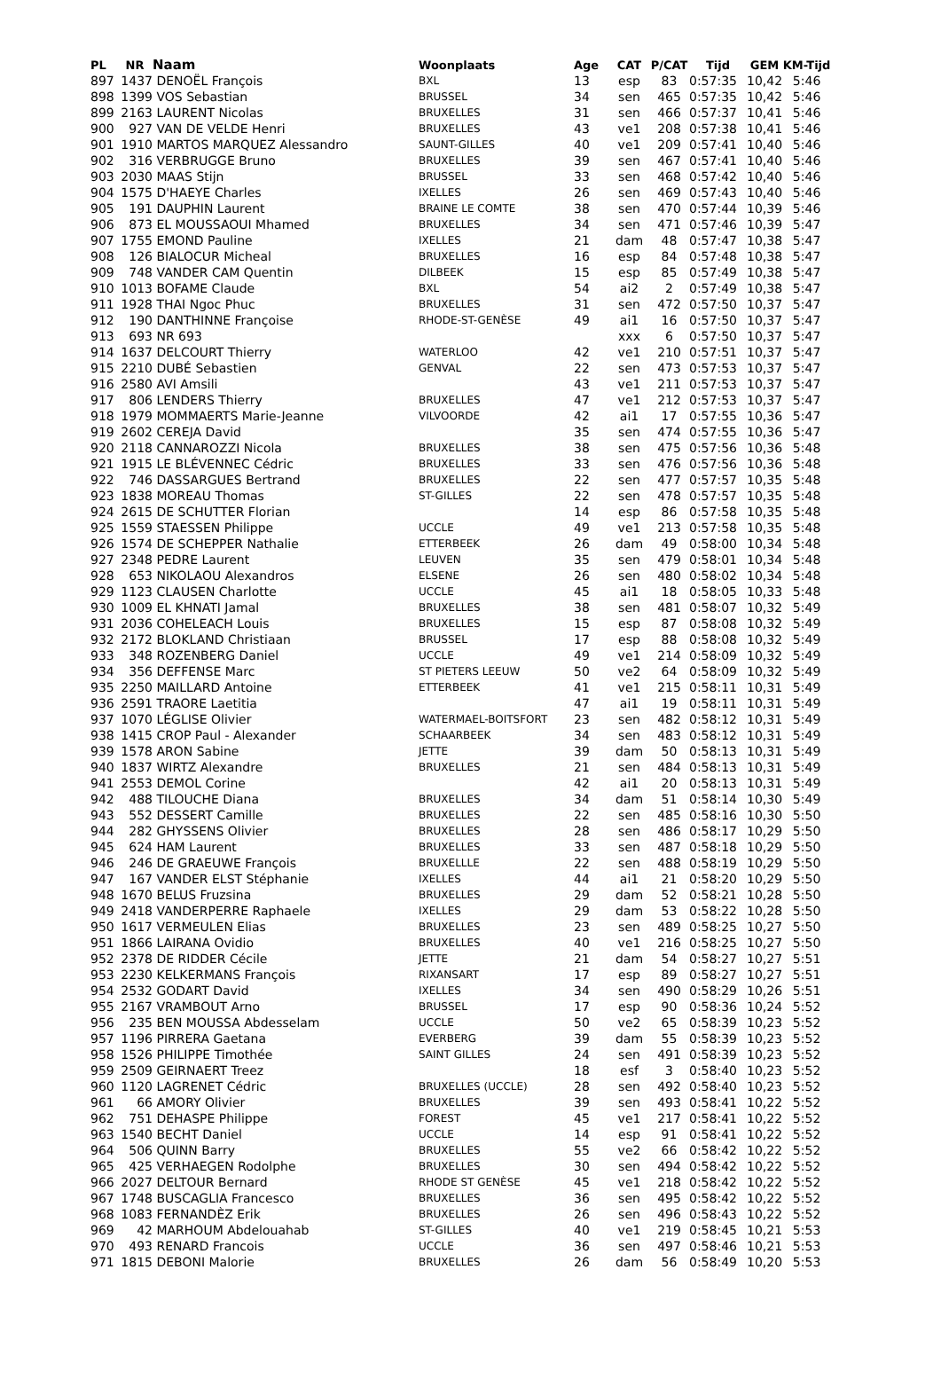| PL | NR | Naam | Woonplaats | Age | CAT | P/CAT | Tijd | GEM | KM-Tijd |
| --- | --- | --- | --- | --- | --- | --- | --- | --- | --- |
| 897 | 1437 | DENOËL François | BXL | 13 | esp | 83 | 0:57:35 | 10,42 | 5:46 |
| 898 | 1399 | VOS Sebastian | BRUSSEL | 34 | sen | 465 | 0:57:35 | 10,42 | 5:46 |
| 899 | 2163 | LAURENT Nicolas | BRUXELLES | 31 | sen | 466 | 0:57:37 | 10,41 | 5:46 |
| 900 | 927 | VAN DE VELDE Henri | BRUXELLES | 43 | ve1 | 208 | 0:57:38 | 10,41 | 5:46 |
| 901 | 1910 | MARTOS MARQUEZ Alessandro | SAUNT-GILLES | 40 | ve1 | 209 | 0:57:41 | 10,40 | 5:46 |
| 902 | 316 | VERBRUGGE Bruno | BRUXELLES | 39 | sen | 467 | 0:57:41 | 10,40 | 5:46 |
| 903 | 2030 | MAAS Stijn | BRUSSEL | 33 | sen | 468 | 0:57:42 | 10,40 | 5:46 |
| 904 | 1575 | D'HAEYE Charles | IXELLES | 26 | sen | 469 | 0:57:43 | 10,40 | 5:46 |
| 905 | 191 | DAUPHIN Laurent | BRAINE LE COMTE | 38 | sen | 470 | 0:57:44 | 10,39 | 5:46 |
| 906 | 873 | EL MOUSSAOUI Mhamed | BRUXELLES | 34 | sen | 471 | 0:57:46 | 10,39 | 5:47 |
| 907 | 1755 | EMOND Pauline | IXELLES | 21 | dam | 48 | 0:57:47 | 10,38 | 5:47 |
| 908 | 126 | BIALOCUR Micheal | BRUXELLES | 16 | esp | 84 | 0:57:48 | 10,38 | 5:47 |
| 909 | 748 | VANDER CAM Quentin | DILBEEK | 15 | esp | 85 | 0:57:49 | 10,38 | 5:47 |
| 910 | 1013 | BOFAME Claude | BXL | 54 | ai2 | 2 | 0:57:49 | 10,38 | 5:47 |
| 911 | 1928 | THAI Ngoc Phuc | BRUXELLES | 31 | sen | 472 | 0:57:50 | 10,37 | 5:47 |
| 912 | 190 | DANTHINNE Françoise | RHODE-ST-GENÈSE | 49 | ai1 | 16 | 0:57:50 | 10,37 | 5:47 |
| 913 | 693 | NR 693 | | | xxx | 6 | 0:57:50 | 10,37 | 5:47 |
| 914 | 1637 | DELCOURT Thierry | WATERLOO | 42 | ve1 | 210 | 0:57:51 | 10,37 | 5:47 |
| 915 | 2210 | DUBÉ Sebastien | GENVAL | 22 | sen | 473 | 0:57:53 | 10,37 | 5:47 |
| 916 | 2580 | AVI Amsili | | 43 | ve1 | 211 | 0:57:53 | 10,37 | 5:47 |
| 917 | 806 | LENDERS Thierry | BRUXELLES | 47 | ve1 | 212 | 0:57:53 | 10,37 | 5:47 |
| 918 | 1979 | MOMMAERTS Marie-Jeanne | VILVOORDE | 42 | ai1 | 17 | 0:57:55 | 10,36 | 5:47 |
| 919 | 2602 | CEREJA David | | 35 | sen | 474 | 0:57:55 | 10,36 | 5:47 |
| 920 | 2118 | CANNAROZZI Nicola | BRUXELLES | 38 | sen | 475 | 0:57:56 | 10,36 | 5:48 |
| 921 | 1915 | LE BLÉVENNEC Cédric | BRUXELLES | 33 | sen | 476 | 0:57:56 | 10,36 | 5:48 |
| 922 | 746 | DASSARGUES Bertrand | BRUXELLES | 22 | sen | 477 | 0:57:57 | 10,35 | 5:48 |
| 923 | 1838 | MOREAU Thomas | ST-GILLES | 22 | sen | 478 | 0:57:57 | 10,35 | 5:48 |
| 924 | 2615 | DE SCHUTTER Florian | | 14 | esp | 86 | 0:57:58 | 10,35 | 5:48 |
| 925 | 1559 | STAESSEN Philippe | UCCLE | 49 | ve1 | 213 | 0:57:58 | 10,35 | 5:48 |
| 926 | 1574 | DE SCHEPPER Nathalie | ETTERBEEK | 26 | dam | 49 | 0:58:00 | 10,34 | 5:48 |
| 927 | 2348 | PEDRE Laurent | LEUVEN | 35 | sen | 479 | 0:58:01 | 10,34 | 5:48 |
| 928 | 653 | NIKOLAOU Alexandros | ELSENE | 26 | sen | 480 | 0:58:02 | 10,34 | 5:48 |
| 929 | 1123 | CLAUSEN Charlotte | UCCLE | 45 | ai1 | 18 | 0:58:05 | 10,33 | 5:48 |
| 930 | 1009 | EL KHNATI Jamal | BRUXELLES | 38 | sen | 481 | 0:58:07 | 10,32 | 5:49 |
| 931 | 2036 | COHELEACH Louis | BRUXELLES | 15 | esp | 87 | 0:58:08 | 10,32 | 5:49 |
| 932 | 2172 | BLOKLAND Christiaan | BRUSSEL | 17 | esp | 88 | 0:58:08 | 10,32 | 5:49 |
| 933 | 348 | ROZENBERG Daniel | UCCLE | 49 | ve1 | 214 | 0:58:09 | 10,32 | 5:49 |
| 934 | 356 | DEFFENSE Marc | ST PIETERS LEEUW | 50 | ve2 | 64 | 0:58:09 | 10,32 | 5:49 |
| 935 | 2250 | MAILLARD Antoine | ETTERBEEK | 41 | ve1 | 215 | 0:58:11 | 10,31 | 5:49 |
| 936 | 2591 | TRAORE Laetitia | | 47 | ai1 | 19 | 0:58:11 | 10,31 | 5:49 |
| 937 | 1070 | LÉGLISE Olivier | WATERMAEL-BOITSFORT | 23 | sen | 482 | 0:58:12 | 10,31 | 5:49 |
| 938 | 1415 | CROP Paul - Alexander | SCHAARBEEK | 34 | sen | 483 | 0:58:12 | 10,31 | 5:49 |
| 939 | 1578 | ARON Sabine | JETTE | 39 | dam | 50 | 0:58:13 | 10,31 | 5:49 |
| 940 | 1837 | WIRTZ Alexandre | BRUXELLES | 21 | sen | 484 | 0:58:13 | 10,31 | 5:49 |
| 941 | 2553 | DEMOL Corine | | 42 | ai1 | 20 | 0:58:13 | 10,31 | 5:49 |
| 942 | 488 | TILOUCHE Diana | BRUXELLES | 34 | dam | 51 | 0:58:14 | 10,30 | 5:49 |
| 943 | 552 | DESSERT Camille | BRUXELLES | 22 | sen | 485 | 0:58:16 | 10,30 | 5:50 |
| 944 | 282 | GHYSSENS Olivier | BRUXELLES | 28 | sen | 486 | 0:58:17 | 10,29 | 5:50 |
| 945 | 624 | HAM Laurent | BRUXELLES | 33 | sen | 487 | 0:58:18 | 10,29 | 5:50 |
| 946 | 246 | DE GRAEUWE François | BRUXELLLE | 22 | sen | 488 | 0:58:19 | 10,29 | 5:50 |
| 947 | 167 | VANDER ELST Stéphanie | IXELLES | 44 | ai1 | 21 | 0:58:20 | 10,29 | 5:50 |
| 948 | 1670 | BELUS Fruzsina | BRUXELLES | 29 | dam | 52 | 0:58:21 | 10,28 | 5:50 |
| 949 | 2418 | VANDERPERRE Raphaele | IXELLES | 29 | dam | 53 | 0:58:22 | 10,28 | 5:50 |
| 950 | 1617 | VERMEULEN Elias | BRUXELLES | 23 | sen | 489 | 0:58:25 | 10,27 | 5:50 |
| 951 | 1866 | LAIRANA Ovidio | BRUXELLES | 40 | ve1 | 216 | 0:58:25 | 10,27 | 5:50 |
| 952 | 2378 | DE RIDDER Cécile | JETTE | 21 | dam | 54 | 0:58:27 | 10,27 | 5:51 |
| 953 | 2230 | KELKERMANS François | RIXANSART | 17 | esp | 89 | 0:58:27 | 10,27 | 5:51 |
| 954 | 2532 | GODART David | IXELLES | 34 | sen | 490 | 0:58:29 | 10,26 | 5:51 |
| 955 | 2167 | VRAMBOUT Arno | BRUSSEL | 17 | esp | 90 | 0:58:36 | 10,24 | 5:52 |
| 956 | 235 | BEN MOUSSA Abdesselam | UCCLE | 50 | ve2 | 65 | 0:58:39 | 10,23 | 5:52 |
| 957 | 1196 | PIRRERA Gaetana | EVERBERG | 39 | dam | 55 | 0:58:39 | 10,23 | 5:52 |
| 958 | 1526 | PHILIPPE Timothée | SAINT GILLES | 24 | sen | 491 | 0:58:39 | 10,23 | 5:52 |
| 959 | 2509 | GEIRNAERT Treez | | 18 | esf | 3 | 0:58:40 | 10,23 | 5:52 |
| 960 | 1120 | LAGRENET Cédric | BRUXELLES (UCCLE) | 28 | sen | 492 | 0:58:40 | 10,23 | 5:52 |
| 961 | 66 | AMORY Olivier | BRUXELLES | 39 | sen | 493 | 0:58:41 | 10,22 | 5:52 |
| 962 | 751 | DEHASPE Philippe | FOREST | 45 | ve1 | 217 | 0:58:41 | 10,22 | 5:52 |
| 963 | 1540 | BECHT Daniel | UCCLE | 14 | esp | 91 | 0:58:41 | 10,22 | 5:52 |
| 964 | 506 | QUINN Barry | BRUXELLES | 55 | ve2 | 66 | 0:58:42 | 10,22 | 5:52 |
| 965 | 425 | VERHAEGEN Rodolphe | BRUXELLES | 30 | sen | 494 | 0:58:42 | 10,22 | 5:52 |
| 966 | 2027 | DELTOUR Bernard | RHODE ST GENÈSE | 45 | ve1 | 218 | 0:58:42 | 10,22 | 5:52 |
| 967 | 1748 | BUSCAGLIA Francesco | BRUXELLES | 36 | sen | 495 | 0:58:42 | 10,22 | 5:52 |
| 968 | 1083 | FERNANDÈZ Erik | BRUXELLES | 26 | sen | 496 | 0:58:43 | 10,22 | 5:52 |
| 969 | 42 | MARHOUM Abdelouahab | ST-GILLES | 40 | ve1 | 219 | 0:58:45 | 10,21 | 5:53 |
| 970 | 493 | RENARD Francois | UCCLE | 36 | sen | 497 | 0:58:46 | 10,21 | 5:53 |
| 971 | 1815 | DEBONI Malorie | BRUXELLES | 26 | dam | 56 | 0:58:49 | 10,20 | 5:53 |